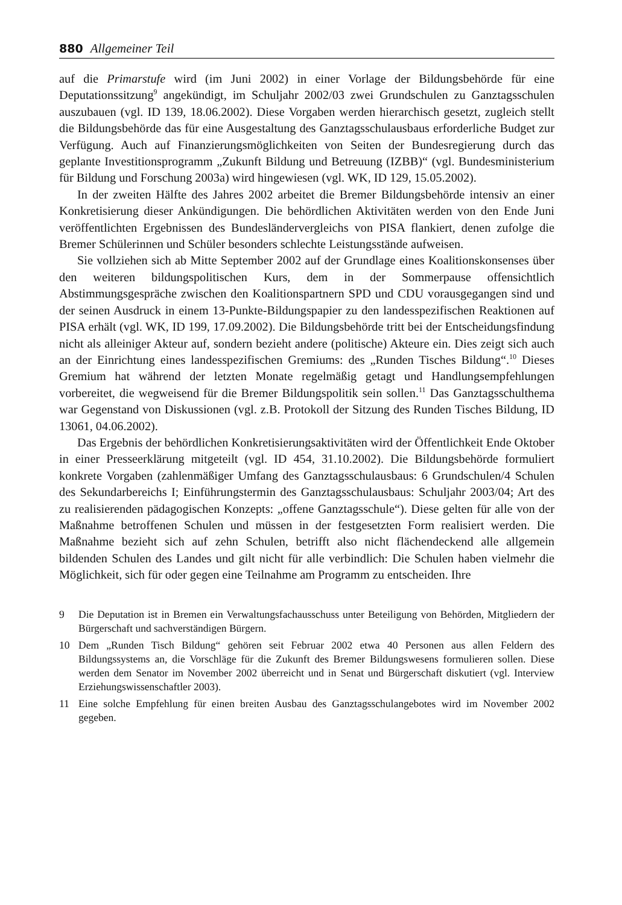880 Allgemeiner Teil
auf die Primarstufe wird (im Juni 2002) in einer Vorlage der Bildungsbehörde für eine Deputationssitzung<sup>9</sup> angekündigt, im Schuljahr 2002/03 zwei Grundschulen zu Ganztagsschulen auszubauen (vgl. ID 139, 18.06.2002). Diese Vorgaben werden hierarchisch gesetzt, zugleich stellt die Bildungsbehörde das für eine Ausgestaltung des Ganztagsschulausbaus erforderliche Budget zur Verfügung. Auch auf Finanzierungsmöglichkeiten von Seiten der Bundesregierung durch das geplante Investitionsprogramm „Zukunft Bildung und Betreuung (IZBB)“ (vgl. Bundesministerium für Bildung und Forschung 2003a) wird hingewiesen (vgl. WK, ID 129, 15.05.2002).
In der zweiten Hälfte des Jahres 2002 arbeitet die Bremer Bildungsbehörde intensiv an einer Konkretisierung dieser Ankündigungen. Die behördlichen Aktivitäten werden von den Ende Juni veröffentlichten Ergebnissen des Bundesländervergleichs von PISA flankiert, denen zufolge die Bremer Schülerinnen und Schüler besonders schlechte Leistungsstände aufweisen.
Sie vollziehen sich ab Mitte September 2002 auf der Grundlage eines Koalitionskonsenses über den weiteren bildungspolitischen Kurs, dem in der Sommerpause offensichtlich Abstimmungsgespräche zwischen den Koalitionspartnern SPD und CDU vorausgegangen sind und der seinen Ausdruck in einem 13-Punkte-Bildungspapier zu den landesspezifischen Reaktionen auf PISA erhält (vgl. WK, ID 199, 17.09.2002). Die Bildungsbehörde tritt bei der Entscheidungsfindung nicht als alleiniger Akteur auf, sondern bezieht andere (politische) Akteure ein. Dies zeigt sich auch an der Einrichtung eines landesspezifischen Gremiums: des „Runden Tisches Bildung“.<sup>10</sup> Dieses Gremium hat während der letzten Monate regelmäßig getagt und Handlungsempfehlungen vorbereitet, die wegweisend für die Bremer Bildungspolitik sein sollen.<sup>11</sup> Das Ganztagsschulthema war Gegenstand von Diskussionen (vgl. z.B. Protokoll der Sitzung des Runden Tisches Bildung, ID 13061, 04.06.2002).
Das Ergebnis der behördlichen Konkretisierungsaktivitäten wird der Öffentlichkeit Ende Oktober in einer Presseerklärung mitgeteilt (vgl. ID 454, 31.10.2002). Die Bildungsbehörde formuliert konkrete Vorgaben (zahlenmäßiger Umfang des Ganztagsschulausbaus: 6 Grundschulen/4 Schulen des Sekundarbereichs I; Einführungstermin des Ganztagsschulausbaus: Schuljahr 2003/04; Art des zu realisierenden pädagogischen Konzepts: „offene Ganztagsschule“). Diese gelten für alle von der Maßnahme betroffenen Schulen und müssen in der festgesetzten Form realisiert werden. Die Maßnahme bezieht sich auf zehn Schulen, betrifft also nicht flächendeckend alle allgemein bildenden Schulen des Landes und gilt nicht für alle verbindlich: Die Schulen haben vielmehr die Möglichkeit, sich für oder gegen eine Teilnahme am Programm zu entscheiden. Ihre
9 Die Deputation ist in Bremen ein Verwaltungsfachausschuss unter Beteiligung von Behörden, Mitgliedern der Bürgerschaft und sachverständigen Bürgern.
10 Dem „Runden Tisch Bildung“ gehören seit Februar 2002 etwa 40 Personen aus allen Feldern des Bildungssystems an, die Vorschläge für die Zukunft des Bremer Bildungswesens formulieren sollen. Diese werden dem Senator im November 2002 überreicht und in Senat und Bürgerschaft diskutiert (vgl. Interview Erziehungswissenschaftler 2003).
11 Eine solche Empfehlung für einen breiten Ausbau des Ganztagsschulangebotes wird im November 2002 gegeben.